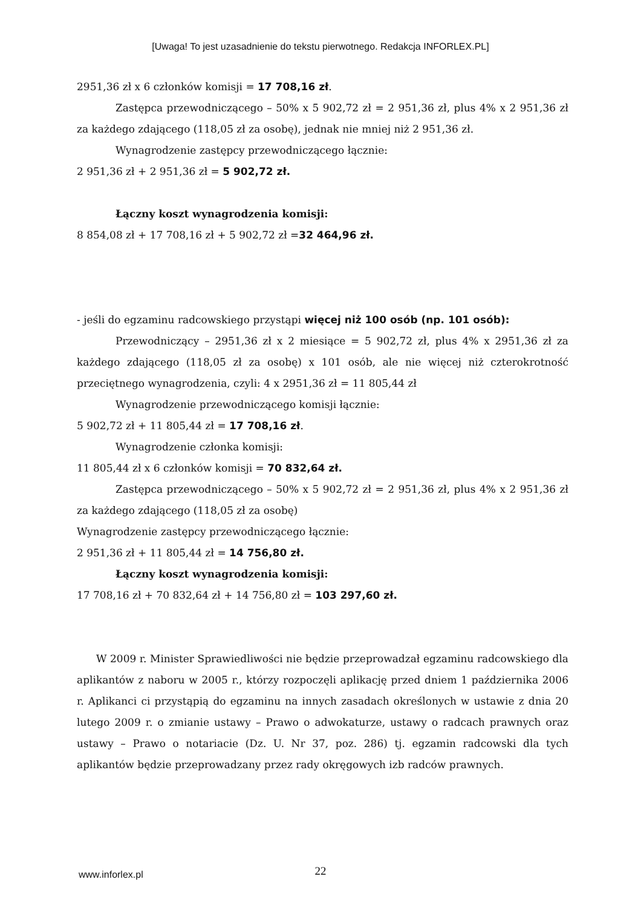[Uwaga! To jest uzasadnienie do tekstu pierwotnego. Redakcja INFORLEX.PL]
2951,36 zł x 6 członków komisji = 17 708,16 zł.
Zastępca przewodniczącego – 50% x 5 902,72 zł = 2 951,36 zł, plus 4% x 2 951,36 zł za każdego zdającego (118,05 zł za osobę), jednak nie mniej niż 2 951,36 zł.
Wynagrodzenie zastępcy przewodniczącego łącznie:
2 951,36 zł + 2 951,36 zł = 5 902,72 zł.
Łączny koszt wynagrodzenia komisji:
8 854,08 zł + 17 708,16 zł + 5 902,72 zł =32 464,96 zł.
- jeśli do egzaminu radcowskiego przystąpi więcej niż 100 osób (np. 101 osób):
Przewodniczący – 2951,36 zł x 2 miesiące = 5 902,72 zł, plus 4% x 2951,36 zł za każdego zdającego (118,05 zł za osobę) x 101 osób, ale nie więcej niż czterokrotność przeciętnego wynagrodzenia, czyli: 4 x 2951,36 zł = 11 805,44 zł
Wynagrodzenie przewodniczącego komisji łącznie:
5 902,72 zł + 11 805,44 zł = 17 708,16 zł.
Wynagrodzenie członka komisji:
11 805,44 zł x 6 członków komisji = 70 832,64 zł.
Zastępca przewodniczącego – 50% x 5 902,72 zł = 2 951,36 zł, plus 4% x 2 951,36 zł za każdego zdającego (118,05 zł za osobę)
Wynagrodzenie zastępcy przewodniczącego łącznie:
2 951,36 zł + 11 805,44 zł = 14 756,80 zł.
Łączny koszt wynagrodzenia komisji:
17 708,16 zł + 70 832,64 zł + 14 756,80 zł = 103 297,60 zł.
W 2009 r. Minister Sprawiedliwości nie będzie przeprowadzał egzaminu radcowskiego dla aplikantów z naboru w 2005 r., którzy rozpoczęli aplikację przed dniem 1 października 2006 r. Aplikanci ci przystąpią do egzaminu na innych zasadach określonych w ustawie z dnia 20 lutego 2009 r. o zmianie ustawy – Prawo o adwokaturze, ustawy o radcach prawnych oraz ustawy – Prawo o notariacie (Dz. U. Nr 37, poz. 286) tj. egzamin radcowski dla tych aplikantów będzie przeprowadzany przez rady okręgowych izb radców prawnych.
www.inforlex.pl
22